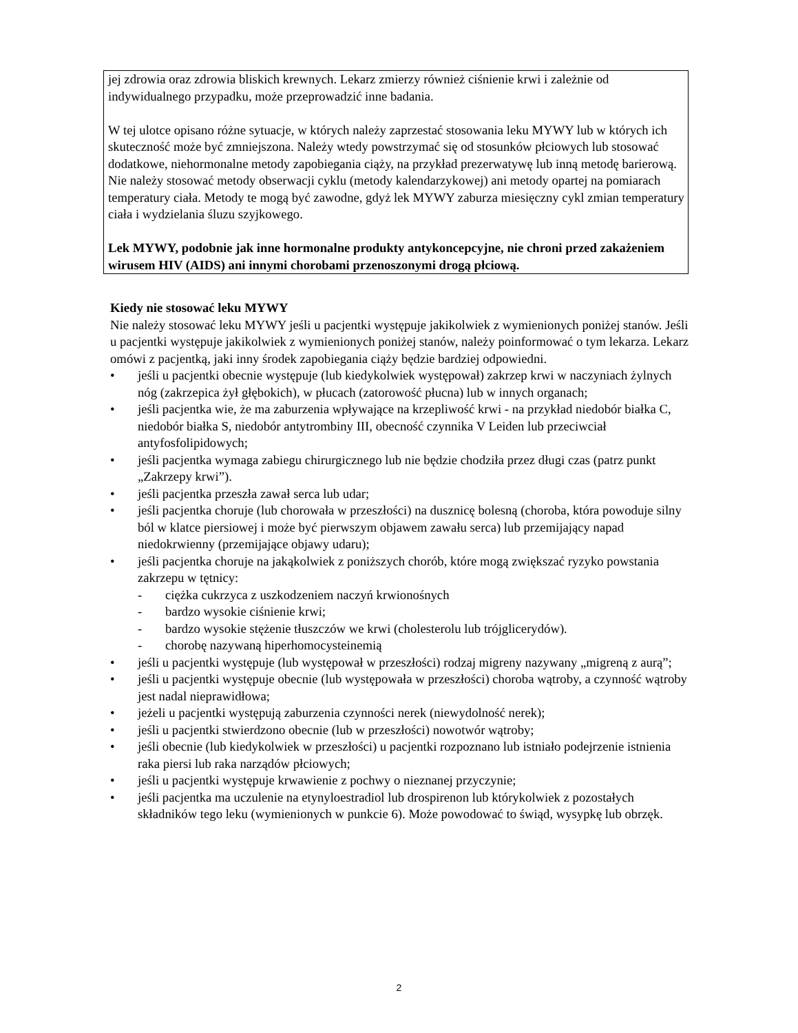jej zdrowia oraz zdrowia bliskich krewnych. Lekarz zmierzy również ciśnienie krwi i zależnie od indywidualnego przypadku, może przeprowadzić inne badania.
W tej ulotce opisano różne sytuacje, w których należy zaprzestać stosowania leku MYWY lub w których ich skuteczność może być zmniejszona. Należy wtedy powstrzymać się od stosunków płciowych lub stosować dodatkowe, niehormonalne metody zapobiegania ciąży, na przykład prezerwatywę lub inną metodę barierową. Nie należy stosować metody obserwacji cyklu (metody kalendarzykowej) ani metody opartej na pomiarach temperatury ciała. Metody te mogą być zawodne, gdyż lek MYWY zaburza miesięczny cykl zmian temperatury ciała i wydzielania śluzu szyjkowego.
Lek MYWY, podobnie jak inne hormonalne produkty antykoncepcyjne, nie chroni przed zakażeniem wirusem HIV (AIDS) ani innymi chorobami przenoszonymi drogą płciową.
Kiedy nie stosować leku MYWY
Nie należy stosować leku MYWY jeśli u pacjentki występuje jakikolwiek z wymienionych poniżej stanów. Jeśli u pacjentki występuje jakikolwiek z wymienionych poniżej stanów, należy poinformować o tym lekarza. Lekarz omówi z pacjentką, jaki inny środek zapobiegania ciąży będzie bardziej odpowiedni.
• jeśli u pacjentki obecnie występuje (lub kiedykolwiek występował) zakrzep krwi w naczyniach żylnych nóg (zakrzepica żył głębokich), w płucach (zatorowość płucna) lub w innych organach;
• jeśli pacjentka wie, że ma zaburzenia wpływające na krzepliwość krwi - na przykład niedobór białka C, niedobór białka S, niedobór antytrombiny III, obecność czynnika V Leiden lub przeciwciał antyfosfolipidowych;
• jeśli pacjentka wymaga zabiegu chirurgicznego lub nie będzie chodziła przez długi czas (patrz punkt „Zakrzepy krwi”).
• jeśli pacjentka przeszła zawał serca lub udar;
• jeśli pacjentka choruje (lub chorowała w przeszłości) na dusznicę bolesną (choroba, która powoduje silny ból w klatce piersiowej i może być pierwszym objawem zawału serca) lub przemijający napad niedokrwienny (przemijające objawy udaru);
• jeśli pacjentka choruje na jakąkolwiek z poniższych chorób, które mogą zwiększać ryzyko powstania zakrzepu w tętnicy:
- ciężka cukrzyca z uszkodzeniem naczyń krwionośnych
- bardzo wysokie ciśnienie krwi;
- bardzo wysokie stężenie tłuszczów we krwi (cholesterolu lub trójglicerydów).
- chorobę nazywaną hiperhomocysteinemią
• jeśli u pacjentki występuje (lub występował w przeszłości) rodzaj migreny nazywany „migreną z aurą”;
• jeśli u pacjentki występuje obecnie (lub występowała w przeszłości) choroba wątroby, a czynność wątroby jest nadal nieprawidłowa;
• jeżeli u pacjentki występują zaburzenia czynności nerek (niewydolność nerek);
• jeśli u pacjentki stwierdzono obecnie (lub w przeszłości) nowotwór wątroby;
• jeśli obecnie (lub kiedykolwiek w przeszłości) u pacjentki rozpoznano lub istniało podejrzenie istnienia raka piersi lub raka narządów płciowych;
• jeśli u pacjentki występuje krwawienie z pochwy o nieznanej przyczynie;
• jeśli pacjentka ma uczulenie na etynyloestradiol lub drospirenon lub którykolwiek z pozostałych składników tego leku (wymienionych w punkcie 6). Może powodować to świąd, wysypkę lub obrzęk.
2